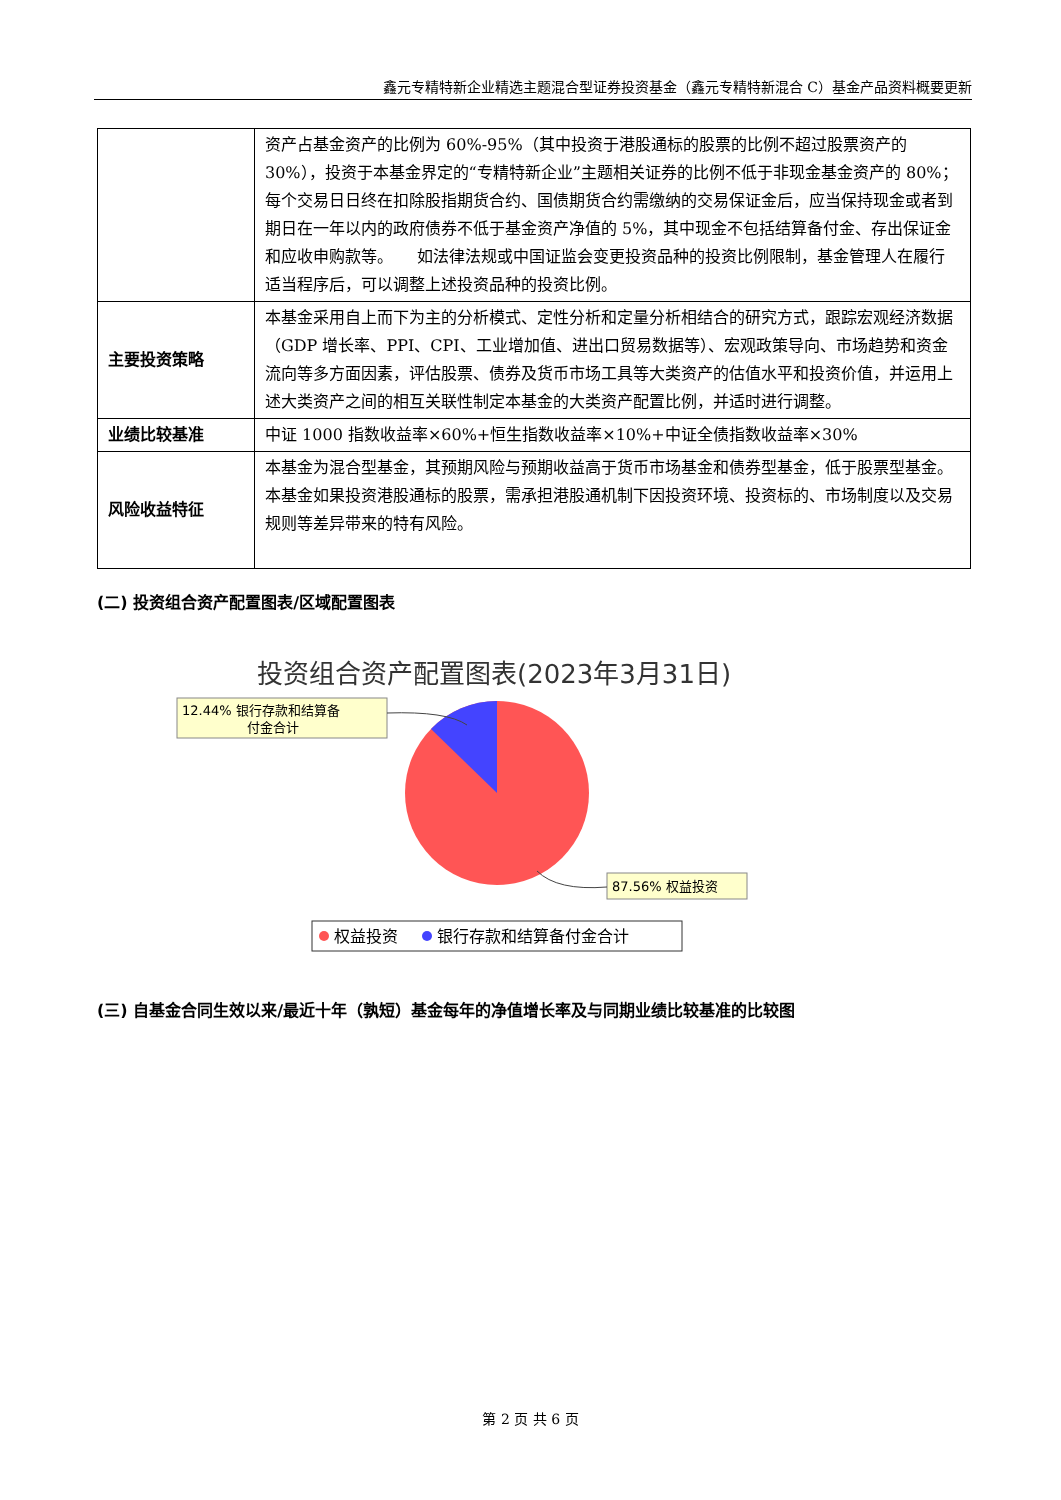鑫元专精特新企业精选主题混合型证券投资基金（鑫元专精特新混合 C）基金产品资料概要更新
| | 资产占基金资产的比例为 60%-95%（其中投资于港股通标的股票的比例不超过股票资产的 30%），投资于本基金界定的“专精特新企业”主题相关证券的比例不低于非现金基金资产的 80%；每个交易日日终在扣除股指期货合约、国债期货合约需缴纳的交易保证金后，应当保持现金或者到期日在一年以内的政府债券不低于基金资产净值的 5%，其中现金不包括结算备付金、存出保证金和应收申购款等。 如法律法规或中国证监会变更投资品种的投资比例限制，基金管理人在履行适当程序后，可以调整上述投资品种的投资比例。 |
| 主要投资策略 | 本基金采用自上而下为主的分析模式、定性分析和定量分析相结合的研究方式，跟踪宏观经济数据（GDP 增长率、PPI、CPI、工业增加值、进出口贸易数据等）、宏观政策导向、市场趋势和资金流向等多方面因素，评估股票、债券及货币市场工具等大类资产的估值水平和投资价值，并运用上述大类资产之间的相互关联性制定本基金的大类资产配置比例，并适时进行调整。 |
| 业绩比较基准 | 中证 1000 指数收益率×60%+恒生指数收益率×10%+中证全债指数收益率×30% |
| 风险收益特征 | 本基金为混合型基金，其预期风险与预期收益高于货币市场基金和债券型基金，低于股票型基金。 本基金如果投资港股通标的股票，需承担港股通机制下因投资环境、投资标的、市场制度以及交易规则等差异带来的特有风险。 |
(二) 投资组合资产配置图表/区域配置图表
投资组合资产配置图表(2023年3月31日)
12.44% 银行存款和结算备
付金合计
87.56% 权益投资
权益投资
银行存款和结算备付金合计
(三) 自基金合同生效以来/最近十年（孰短）基金每年的净值增长率及与同期业绩比较基准的比较图
第 2 页 共 6 页